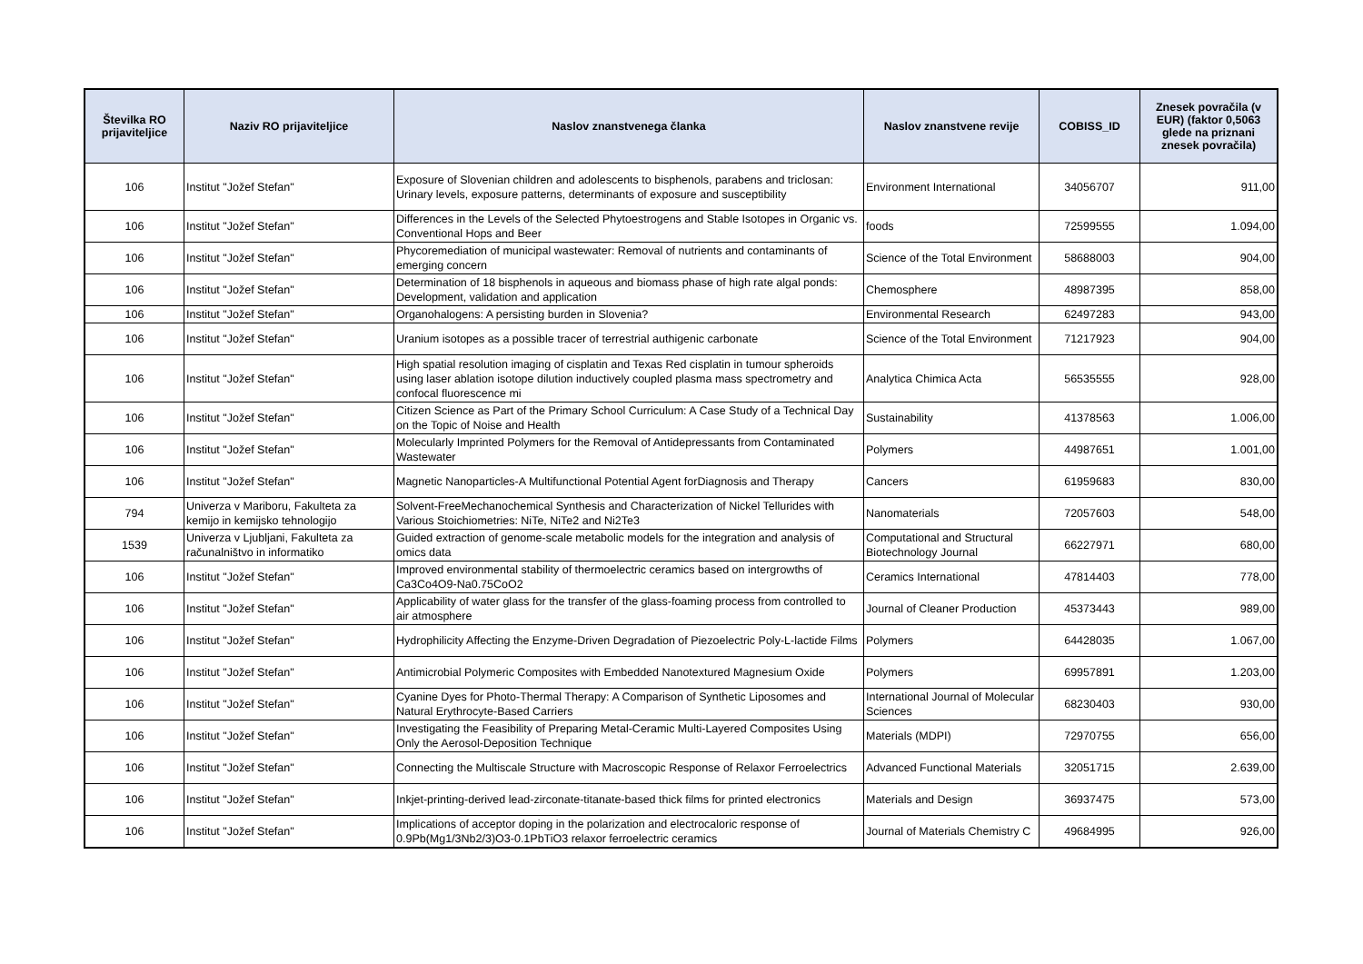| Številka RO prijaviteljice | Naziv RO prijaviteljice | Naslov znanstvenega članka | Naslov znanstvene revije | COBISS_ID | Znesek povračila (v EUR) (faktor 0,5063 glede na priznani znesek povračila) |
| --- | --- | --- | --- | --- | --- |
| 106 | Institut "Jožef Stefan" | Exposure of Slovenian children and adolescents to bisphenols, parabens and triclosan: Urinary levels, exposure patterns, determinants of exposure and susceptibility | Environment International | 34056707 | 911,00 |
| 106 | Institut "Jožef Stefan" | Differences in the Levels of the Selected Phytoestrogens and Stable Isotopes in Organic vs. Conventional Hops and Beer | foods | 72599555 | 1.094,00 |
| 106 | Institut "Jožef Stefan" | Phycoremediation of municipal wastewater: Removal of nutrients and contaminants of emerging concern | Science of the Total Environment | 58688003 | 904,00 |
| 106 | Institut "Jožef Stefan" | Determination of 18 bisphenols in aqueous and biomass phase of high rate algal ponds: Development, validation and application | Chemosphere | 48987395 | 858,00 |
| 106 | Institut "Jožef Stefan" | Organohalogens: A persisting burden in Slovenia? | Environmental Research | 62497283 | 943,00 |
| 106 | Institut "Jožef Stefan" | Uranium isotopes as a possible tracer of terrestrial authigenic carbonate | Science of the Total Environment | 71217923 | 904,00 |
| 106 | Institut "Jožef Stefan" | High spatial resolution imaging of cisplatin and Texas Red cisplatin in tumour spheroids using laser ablation isotope dilution inductively coupled plasma mass spectrometry and confocal fluorescence mi | Analytica Chimica Acta | 56535555 | 928,00 |
| 106 | Institut "Jožef Stefan" | Citizen Science as Part of the Primary School Curriculum: A Case Study of a Technical Day on the Topic of Noise and Health | Sustainability | 41378563 | 1.006,00 |
| 106 | Institut "Jožef Stefan" | Molecularly Imprinted Polymers for the Removal of Antidepressants from Contaminated Wastewater | Polymers | 44987651 | 1.001,00 |
| 106 | Institut "Jožef Stefan" | Magnetic Nanoparticles-A Multifunctional Potential Agent forDiagnosis and Therapy | Cancers | 61959683 | 830,00 |
| 794 | Univerza v Mariboru, Fakulteta za kemijo in kemijsko tehnologijo | Solvent-FreeMechanochemical Synthesis and Characterization of Nickel Tellurides with Various Stoichiometries: NiTe, NiTe2 and Ni2Te3 | Nanomaterials | 72057603 | 548,00 |
| 1539 | Univerza v Ljubljani, Fakulteta za računalništvo in informatiko | Guided extraction of genome-scale metabolic models for the integration and analysis of omics data | Computational and Structural Biotechnology Journal | 66227971 | 680,00 |
| 106 | Institut "Jožef Stefan" | Improved environmental stability of thermoelectric ceramics based on intergrowths of Ca3Co4O9-Na0.75CoO2 | Ceramics International | 47814403 | 778,00 |
| 106 | Institut "Jožef Stefan" | Applicability of water glass for the transfer of the glass-foaming process from controlled to air atmosphere | Journal of Cleaner Production | 45373443 | 989,00 |
| 106 | Institut "Jožef Stefan" | Hydrophilicity Affecting the Enzyme-Driven Degradation of Piezoelectric Poly-L-lactide Films | Polymers | 64428035 | 1.067,00 |
| 106 | Institut "Jožef Stefan" | Antimicrobial Polymeric Composites with Embedded Nanotextured Magnesium Oxide | Polymers | 69957891 | 1.203,00 |
| 106 | Institut "Jožef Stefan" | Cyanine Dyes for Photo-Thermal Therapy: A Comparison of Synthetic Liposomes and Natural Erythrocyte-Based Carriers | International Journal of Molecular Sciences | 68230403 | 930,00 |
| 106 | Institut "Jožef Stefan" | Investigating the Feasibility of Preparing Metal-Ceramic Multi-Layered Composites Using Only the Aerosol-Deposition Technique | Materials (MDPI) | 72970755 | 656,00 |
| 106 | Institut "Jožef Stefan" | Connecting the Multiscale Structure with Macroscopic Response of Relaxor Ferroelectrics | Advanced Functional Materials | 32051715 | 2.639,00 |
| 106 | Institut "Jožef Stefan" | Inkjet-printing-derived lead-zirconate-titanate-based thick films for printed electronics | Materials and Design | 36937475 | 573,00 |
| 106 | Institut "Jožef Stefan" | Implications of acceptor doping in the polarization and electrocaloric response of 0.9Pb(Mg1/3Nb2/3)O3-0.1PbTiO3 relaxor ferroelectric ceramics | Journal of Materials Chemistry C | 49684995 | 926,00 |